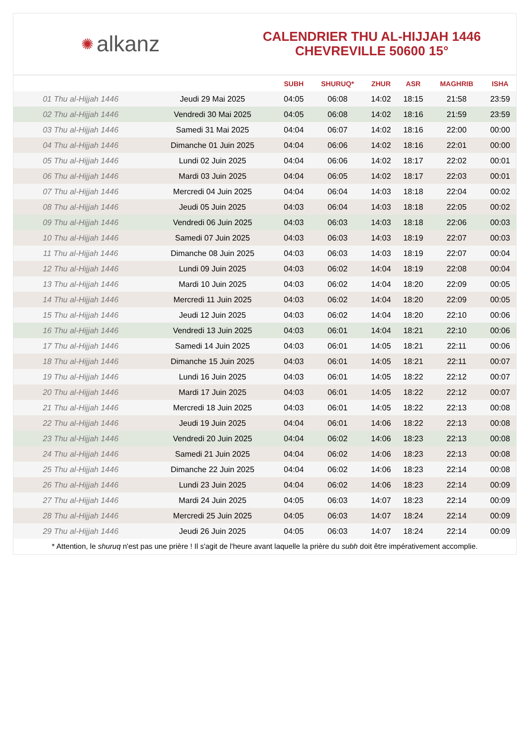✺ alkanz
CALENDRIER THU AL-HIJJAH 1446
CHEVREVILLE 50600 15°
| | | SUBH | SHURUQ* | ZHUR | ASR | MAGHRIB | ISHA |
| --- | --- | --- | --- | --- | --- | --- | --- |
| 01 Thu al-Hijjah 1446 | Jeudi 29 Mai 2025 | 04:05 | 06:08 | 14:02 | 18:15 | 21:58 | 23:59 |
| 02 Thu al-Hijjah 1446 | Vendredi 30 Mai 2025 | 04:05 | 06:08 | 14:02 | 18:16 | 21:59 | 23:59 |
| 03 Thu al-Hijjah 1446 | Samedi 31 Mai 2025 | 04:04 | 06:07 | 14:02 | 18:16 | 22:00 | 00:00 |
| 04 Thu al-Hijjah 1446 | Dimanche 01 Juin 2025 | 04:04 | 06:06 | 14:02 | 18:16 | 22:01 | 00:00 |
| 05 Thu al-Hijjah 1446 | Lundi 02 Juin 2025 | 04:04 | 06:06 | 14:02 | 18:17 | 22:02 | 00:01 |
| 06 Thu al-Hijjah 1446 | Mardi 03 Juin 2025 | 04:04 | 06:05 | 14:02 | 18:17 | 22:03 | 00:01 |
| 07 Thu al-Hijjah 1446 | Mercredi 04 Juin 2025 | 04:04 | 06:04 | 14:03 | 18:18 | 22:04 | 00:02 |
| 08 Thu al-Hijjah 1446 | Jeudi 05 Juin 2025 | 04:03 | 06:04 | 14:03 | 18:18 | 22:05 | 00:02 |
| 09 Thu al-Hijjah 1446 | Vendredi 06 Juin 2025 | 04:03 | 06:03 | 14:03 | 18:18 | 22:06 | 00:03 |
| 10 Thu al-Hijjah 1446 | Samedi 07 Juin 2025 | 04:03 | 06:03 | 14:03 | 18:19 | 22:07 | 00:03 |
| 11 Thu al-Hijjah 1446 | Dimanche 08 Juin 2025 | 04:03 | 06:03 | 14:03 | 18:19 | 22:07 | 00:04 |
| 12 Thu al-Hijjah 1446 | Lundi 09 Juin 2025 | 04:03 | 06:02 | 14:04 | 18:19 | 22:08 | 00:04 |
| 13 Thu al-Hijjah 1446 | Mardi 10 Juin 2025 | 04:03 | 06:02 | 14:04 | 18:20 | 22:09 | 00:05 |
| 14 Thu al-Hijjah 1446 | Mercredi 11 Juin 2025 | 04:03 | 06:02 | 14:04 | 18:20 | 22:09 | 00:05 |
| 15 Thu al-Hijjah 1446 | Jeudi 12 Juin 2025 | 04:03 | 06:02 | 14:04 | 18:20 | 22:10 | 00:06 |
| 16 Thu al-Hijjah 1446 | Vendredi 13 Juin 2025 | 04:03 | 06:01 | 14:04 | 18:21 | 22:10 | 00:06 |
| 17 Thu al-Hijjah 1446 | Samedi 14 Juin 2025 | 04:03 | 06:01 | 14:05 | 18:21 | 22:11 | 00:06 |
| 18 Thu al-Hijjah 1446 | Dimanche 15 Juin 2025 | 04:03 | 06:01 | 14:05 | 18:21 | 22:11 | 00:07 |
| 19 Thu al-Hijjah 1446 | Lundi 16 Juin 2025 | 04:03 | 06:01 | 14:05 | 18:22 | 22:12 | 00:07 |
| 20 Thu al-Hijjah 1446 | Mardi 17 Juin 2025 | 04:03 | 06:01 | 14:05 | 18:22 | 22:12 | 00:07 |
| 21 Thu al-Hijjah 1446 | Mercredi 18 Juin 2025 | 04:03 | 06:01 | 14:05 | 18:22 | 22:13 | 00:08 |
| 22 Thu al-Hijjah 1446 | Jeudi 19 Juin 2025 | 04:04 | 06:01 | 14:06 | 18:22 | 22:13 | 00:08 |
| 23 Thu al-Hijjah 1446 | Vendredi 20 Juin 2025 | 04:04 | 06:02 | 14:06 | 18:23 | 22:13 | 00:08 |
| 24 Thu al-Hijjah 1446 | Samedi 21 Juin 2025 | 04:04 | 06:02 | 14:06 | 18:23 | 22:13 | 00:08 |
| 25 Thu al-Hijjah 1446 | Dimanche 22 Juin 2025 | 04:04 | 06:02 | 14:06 | 18:23 | 22:14 | 00:08 |
| 26 Thu al-Hijjah 1446 | Lundi 23 Juin 2025 | 04:04 | 06:02 | 14:06 | 18:23 | 22:14 | 00:09 |
| 27 Thu al-Hijjah 1446 | Mardi 24 Juin 2025 | 04:05 | 06:03 | 14:07 | 18:23 | 22:14 | 00:09 |
| 28 Thu al-Hijjah 1446 | Mercredi 25 Juin 2025 | 04:05 | 06:03 | 14:07 | 18:24 | 22:14 | 00:09 |
| 29 Thu al-Hijjah 1446 | Jeudi 26 Juin 2025 | 04:05 | 06:03 | 14:07 | 18:24 | 22:14 | 00:09 |
* Attention, le shuruq n'est pas une prière ! Il s'agit de l'heure avant laquelle la prière du subh doit être impérativement accomplie.